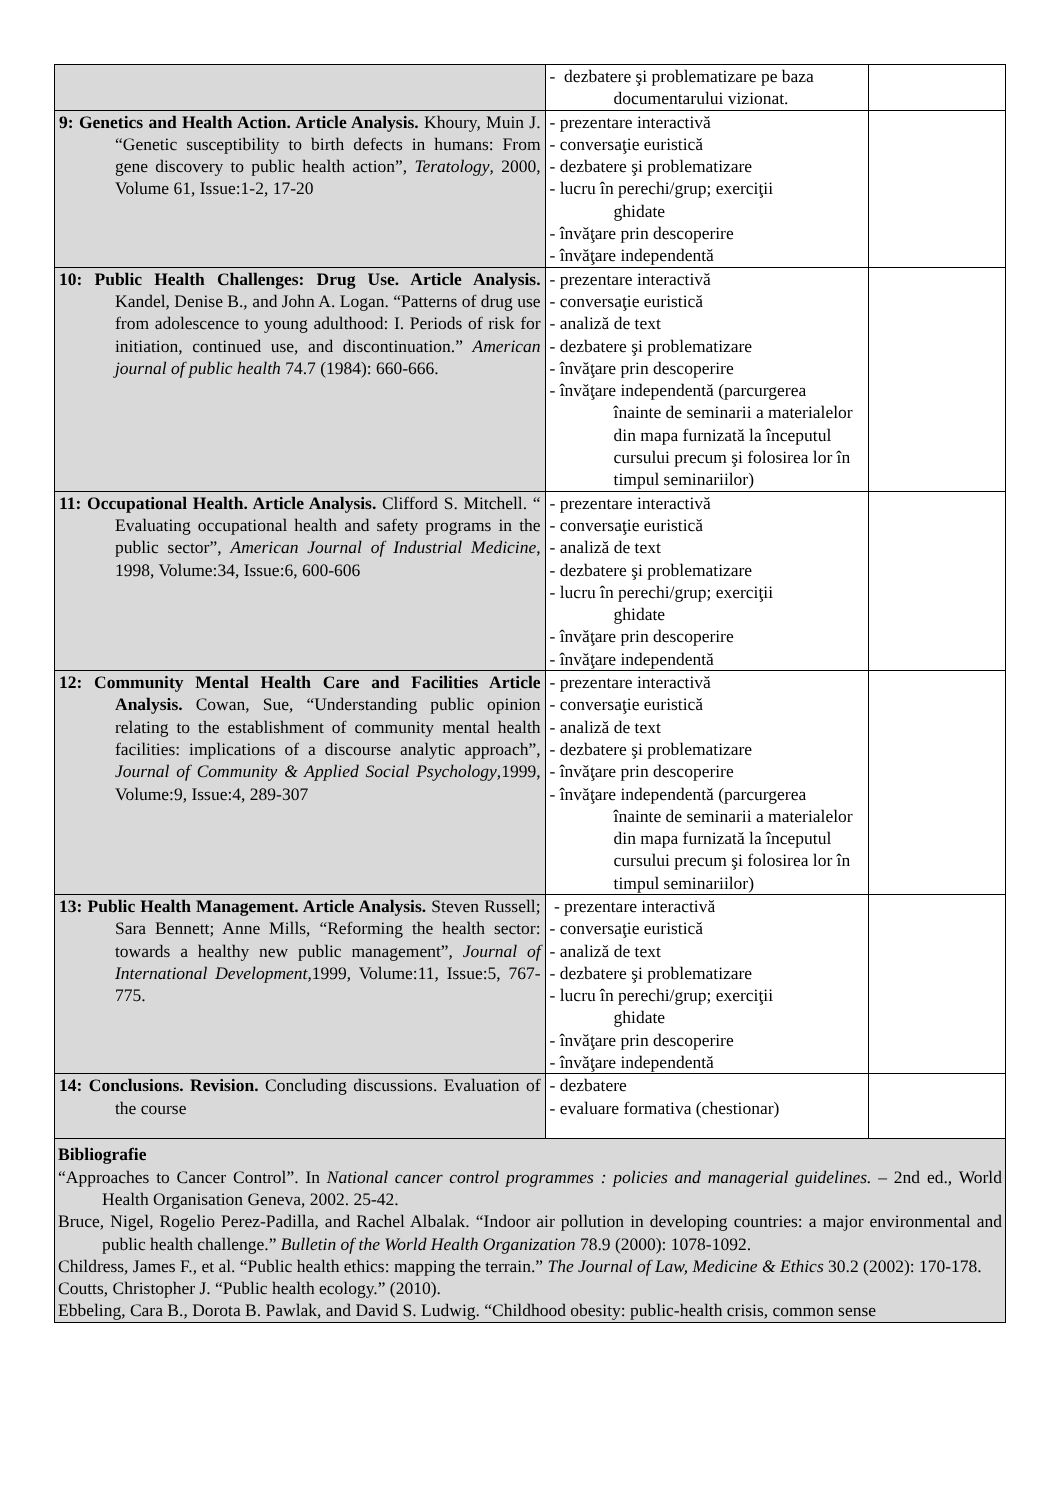| | - dezbatere şi problematizare pe baza documentarului vizionat. | |
| 9: Genetics and Health Action. Article Analysis. Khoury, Muin J. “Genetic susceptibility to birth defects in humans: From gene discovery to public health action”, Teratology , 2000, Volume 61, Issue:1-2, 17-20 | - prezentare interactivă - conversaţie euristică - dezbatere şi problematizare - lucru în perechi/grup; exerciţii ghidate - învăţare prin descoperire - învăţare independentă | |
| 10: Public Health Challenges: Drug Use. Article Analysis. Kandel, Denise B., and John A. Logan. “Patterns of drug use from adolescence to young adulthood: I. Periods of risk for initiation, continued use, and discontinuation.” American journal of public health 74.7 (1984): 660-666. | - prezentare interactivă - conversaţie euristică - analiză de text - dezbatere şi problematizare - învăţare prin descoperire - învăţare independentă (parcurgerea înainte de seminarii a materialelor din mapa furnizată la începutul cursului precum şi folosirea lor în timpul seminariilor) | |
| 11: Occupational Health. Article Analysis. Clifford S. Mitchell. “ Evaluating occupational health and safety programs in the public sector”, American Journal of Industrial Medicine , 1998, Volume:34, Issue:6, 600-606 | - prezentare interactivă - conversaţie euristică - analiză de text - dezbatere şi problematizare - lucru în perechi/grup; exerciţii ghidate - învăţare prin descoperire - învăţare independentă | |
| 12: Community Mental Health Care and Facilities Article Analysis. Cowan, Sue, “Understanding public opinion relating to the establishment of community mental health facilities: implications of a discourse analytic approach”, Journal of Community & Applied Social Psychology ,1999, Volume:9, Issue:4, 289-307 | - prezentare interactivă - conversaţie euristică - analiză de text - dezbatere şi problematizare - învăţare prin descoperire - învăţare independentă (parcurgerea înainte de seminarii a materialelor din mapa furnizată la începutul cursului precum şi folosirea lor în timpul seminariilor) | |
| 13: Public Health Management. Article Analysis. Steven Russell; Sara Bennett; Anne Mills, “Reforming the health sector: towards a healthy new public management”, Journal of International Development ,1999, Volume:11, Issue:5, 767-775. | - prezentare interactivă - conversaţie euristică - analiză de text - dezbatere şi problematizare - lucru în perechi/grup; exerciţii ghidate - învăţare prin descoperire - învăţare independentă | |
| 14: Conclusions. Revision. Concluding discussions. Evaluation of the course | - dezbatere - evaluare formativa (chestionar) | |
| Bibliografie “Approaches to Cancer Control”. In National cancer control programmes : policies and managerial guidelines. – 2nd ed., World Health Organisation Geneva, 2002. 25-42. Bruce, Nigel, Rogelio Perez-Padilla, and Rachel Albalak. “Indoor air pollution in developing countries: a major environmental and public health challenge.” Bulletin of the World Health Organization 78.9 (2000): 1078-1092. Childress, James F., et al. “Public health ethics: mapping the terrain.” The Journal of Law, Medicine & Ethics 30.2 (2002): 170-178. Coutts, Christopher J. “Public health ecology.” (2010). Ebbeling, Cara B., Dorota B. Pawlak, and David S. Ludwig. “Childhood obesity: public-health crisis, common sense | | |